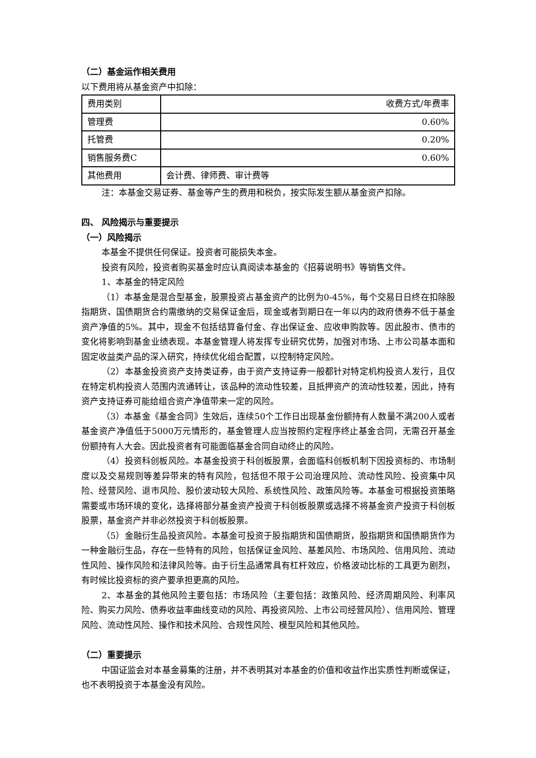（二）基金运作相关费用
以下费用将从基金资产中扣除：
| 费用类别 | 收费方式/年费率 |
| 管理费 | 0.60% |
| 托管费 | 0.20% |
| 销售服务费C | 0.60% |
| 其他费用 | 会计费、律师费、审计费等 |
注：本基金交易证券、基金等产生的费用和税负，按实际发生额从基金资产扣除。
四、 风险揭示与重要提示
（一）风险揭示
本基金不提供任何保证。投资者可能损失本金。
投资有风险，投资者购买基金时应认真阅读本基金的《招募说明书》等销售文件。
1、本基金的特定风险
（1）本基金是混合型基金，股票投资占基金资产的比例为0-45%，每个交易日日终在扣除股指期货、国债期货合约需缴纳的交易保证金后，现金或者到期日在一年以内的政府债券不低于基金资产净值的5%。其中，现金不包括结算备付金、存出保证金、应收申购款等。因此股市、债市的变化将影响到基金业绩表现。本基金管理人将发挥专业研究优势，加强对市场、上市公司基本面和固定收益类产品的深入研究，持续优化组合配置，以控制特定风险。
（2）本基金投资资产支持类证券，由于资产支持证券一般都针对特定机构投资人发行，且仅在特定机构投资人范围内流通转让，该品种的流动性较差，且抵押资产的流动性较差，因此，持有资产支持证券可能给组合资产净值带来一定的风险。
（3）本基金《基金合同》生效后，连续50个工作日出现基金份额持有人数量不满200人或者基金资产净值低于5000万元情形的，基金管理人应当按照约定程序终止基金合同，无需召开基金份额持有人大会。因此投资者有可能面临基金合同自动终止的风险。
（4）投资科创板风险。本基金投资于科创板股票，会面临科创板机制下因投资标的、市场制度以及交易规则等差异带来的特有风险，包括但不限于公司治理风险、流动性风险、投资集中风险、经营风险、退市风险、股价波动较大风险、系统性风险、政策风险等。本基金可根据投资策略需要或市场环境的变化，选择将部分基金资产投资于科创板股票或选择不将基金资产投资于科创板股票，基金资产并非必然投资于科创板股票。
（5）金融衍生品投资风险。本基金可投资于股指期货和国债期货，股指期货和国债期货作为一种金融衍生品，存在一些特有的风险，包括保证金风险、基差风险、市场风险、信用风险、流动性风险、操作风险和法律风险等。由于衍生品通常具有杠杆效应，价格波动比标的工具更为剧烈，有时候比投资标的资产要承担更高的风险。
2、本基金的其他风险主要包括：市场风险（主要包括：政策风险、经济周期风险、利率风险、购买力风险、债券收益率曲线变动的风险、再投资风险、上市公司经营风险）、信用风险、管理风险、流动性风险、操作和技术风险、合规性风险、模型风险和其他风险。
（二）重要提示
中国证监会对本基金募集的注册，并不表明其对本基金的价值和收益作出实质性判断或保证，也不表明投资于本基金没有风险。